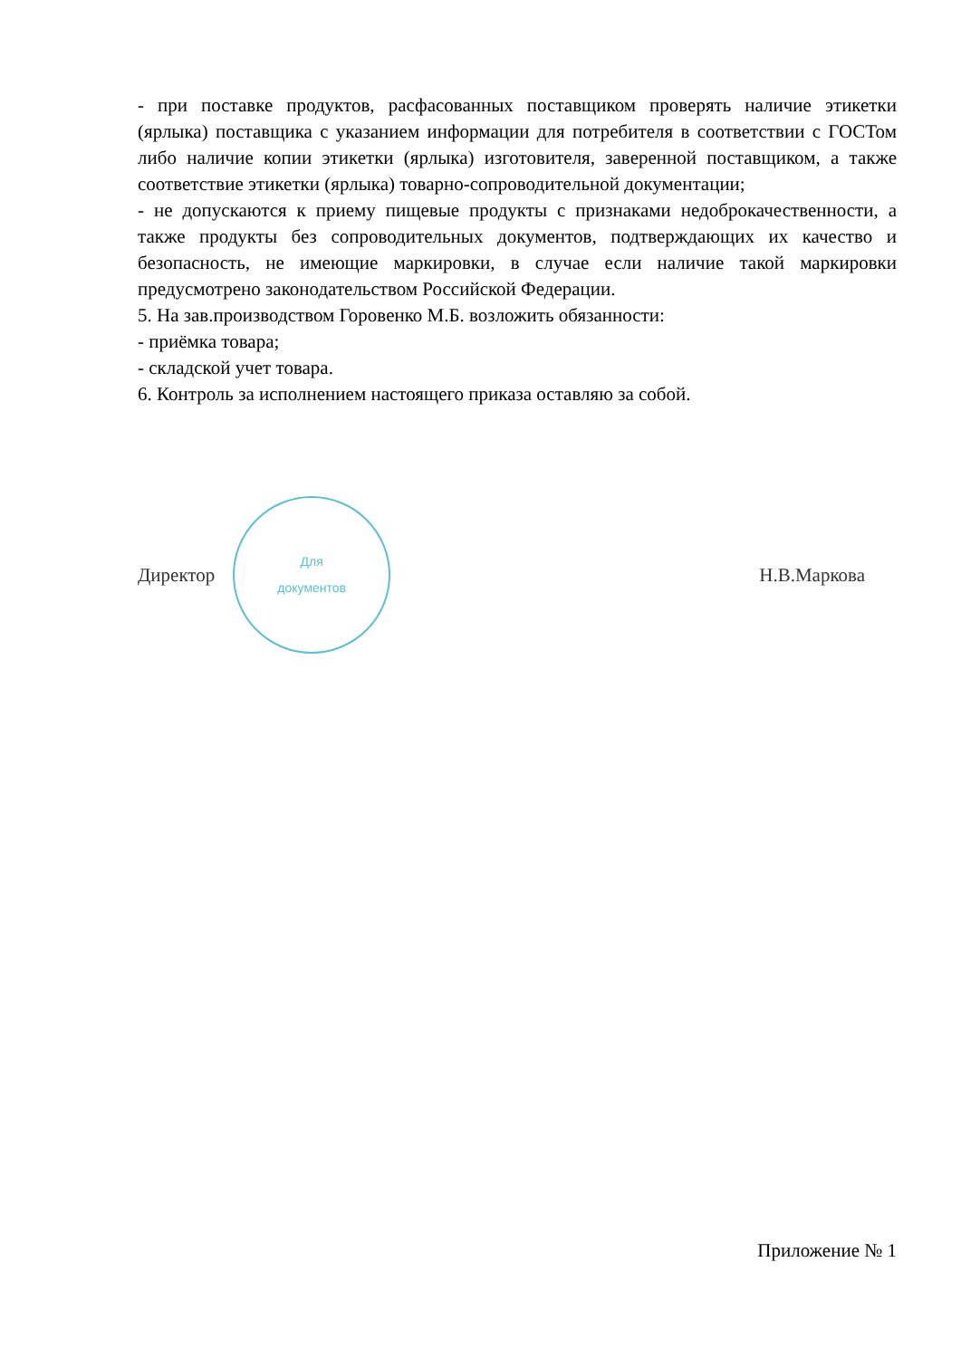- при поставке продуктов, расфасованных поставщиком проверять наличие этикетки (ярлыка) поставщика с указанием информации для потребителя в соответствии с ГОСТом либо наличие копии этикетки (ярлыка) изготовителя, заверенной поставщиком, а также соответствие этикетки (ярлыка) товарно-сопроводительной документации;
- не допускаются к приему пищевые продукты с признаками недоброкачественности, а также продукты без сопроводительных документов, подтверждающих их качество и безопасность, не имеющие маркировки, в случае если наличие такой маркировки предусмотрено законодательством Российской Федерации.
5. На зав.производством Горовенко М.Б. возложить обязанности:
- приёмка товара;
- складской учет товара.
6. Контроль за исполнением настоящего приказа оставляю за собой.
Директор
Для
документов
Н.В.Маркова
Приложение № 1